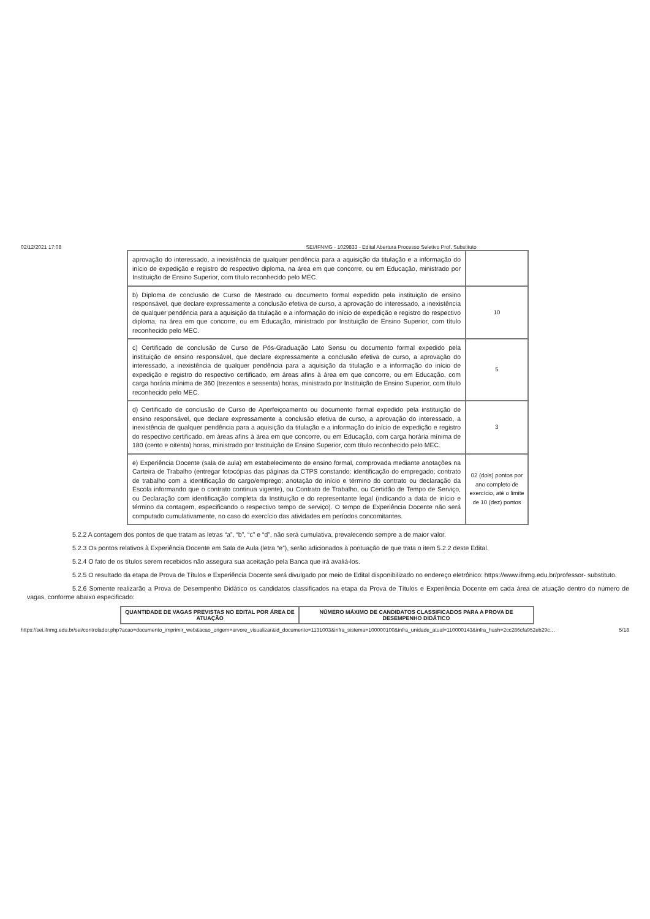02/12/2021 17:08 SEI/IFNMG - 1029833 - Edital Abertura Processo Seletivo Prof. Substituto
| aprovação do interessado, a inexistência de qualquer pendência para a aquisição da titulação e a informação do início de expedição e registro do respectivo diploma, na área em que concorre, ou em Educação, ministrado por Instituição de Ensino Superior, com título reconhecido pelo MEC. | |
| b) Diploma de conclusão de Curso de Mestrado ou documento formal expedido pela instituição de ensino responsável, que declare expressamente a conclusão efetiva de curso, a aprovação do interessado, a inexistência de qualquer pendência para a aquisição da titulação e a informação do início de expedição e registro do respectivo diploma, na área em que concorre, ou em Educação, ministrado por Instituição de Ensino Superior, com título reconhecido pelo MEC. | 10 |
| c) Certificado de conclusão de Curso de Pós-Graduação Lato Sensu ou documento formal expedido pela instituição de ensino responsável, que declare expressamente a conclusão efetiva de curso, a aprovação do interessado, a inexistência de qualquer pendência para a aquisição da titulação e a informação do início de expedição e registro do respectivo certificado, em áreas afins à área em que concorre, ou em Educação, com carga horária mínima de 360 (trezentos e sessenta) horas, ministrado por Instituição de Ensino Superior, com título reconhecido pelo MEC. | 5 |
| d) Certificado de conclusão de Curso de Aperfeiçoamento ou documento formal expedido pela instituição de ensino responsável, que declare expressamente a conclusão efetiva de curso, a aprovação do interessado, a inexistência de qualquer pendência para a aquisição da titulação e a informação do início de expedição e registro do respectivo certificado, em áreas afins à área em que concorre, ou em Educação, com carga horária mínima de 180 (cento e oitenta) horas, ministrado por Instituição de Ensino Superior, com título reconhecido pelo MEC. | 3 |
| e) Experiência Docente (sala de aula) em estabelecimento de ensino formal, comprovada mediante anotações na Carteira de Trabalho (entregar fotocópias das páginas da CTPS constando: identificação do empregado; contrato de trabalho com a identificação do cargo/emprego; anotação do início e término do contrato ou declaração da Escola informando que o contrato continua vigente), ou Contrato de Trabalho, ou Certidão de Tempo de Serviço, ou Declaração com identificação completa da Instituição e do representante legal (indicando a data de início e término da contagem, especificando o respectivo tempo de serviço). O tempo de Experiência Docente não será computado cumulativamente, no caso do exercício das atividades em períodos concomitantes. | 02 (dois) pontos por ano completo de exercício, até o limite de 10 (dez) pontos |
5.2.2 A contagem dos pontos de que tratam as letras “a”, “b”, “c” e “d”, não será cumulativa, prevalecendo sempre a de maior valor.
5.2.3 Os pontos relativos à Experiência Docente em Sala de Aula (letra “e”), serão adicionados à pontuação de que trata o item 5.2.2 deste Edital.
5.2.4 O fato de os títulos serem recebidos não assegura sua aceitação pela Banca que irá avaliá-los.
5.2.5 O resultado da etapa de Prova de Títulos e Experiência Docente será divulgado por meio de Edital disponibilizado no endereço eletrônico: https://www.ifnmg.edu.br/professor- substituto.
5.2.6 Somente realizarão a Prova de Desempenho Didático os candidatos classificados na etapa da Prova de Títulos e Experiência Docente em cada área de atuação dentro do número de vagas, conforme abaixo especificado:
| QUANTIDADE DE VAGAS PREVISTAS NO EDITAL POR ÁREA DE ATUAÇÃO | NÚMERO MÁXIMO DE CANDIDATOS CLASSIFICADOS PARA A PROVA DE DESEMPENHO DIDÁTICO |
| --- | --- |
https://sei.ifnmg.edu.br/sei/controlador.php?acao=documento_imprimir_web&acao_origem=arvore_visualizar&id_documento=1131003&infra_sistema=100000100&infra_unidade_atual=110000143&infra_hash=2cc286cfa952eb29c… 5/18